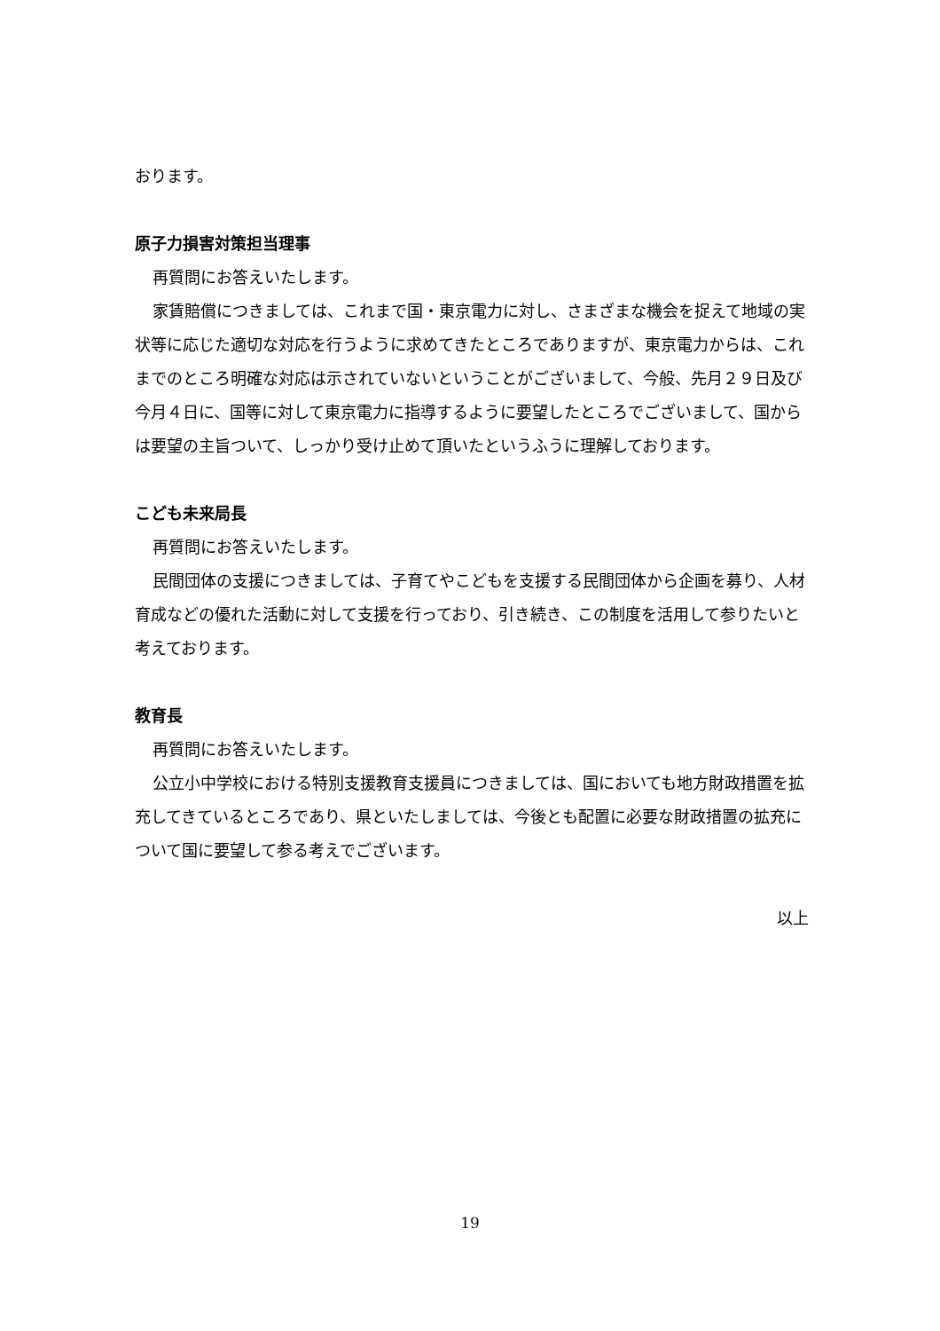おります。
原子力損害対策担当理事
再質問にお答えいたします。
家賃賠償につきましては、これまで国・東京電力に対し、さまざまな機会を捉えて地域の実状等に応じた適切な対応を行うように求めてきたところでありますが、東京電力からは、これまでのところ明確な対応は示されていないということがございまして、今般、先月２９日及び今月４日に、国等に対して東京電力に指導するように要望したところでございまして、国からは要望の主旨ついて、しっかり受け止めて頂いたというふうに理解しております。
こども未来局長
再質問にお答えいたします。
民間団体の支援につきましては、子育てやこどもを支援する民間団体から企画を募り、人材育成などの優れた活動に対して支援を行っており、引き続き、この制度を活用して参りたいと考えております。
教育長
再質問にお答えいたします。
公立小中学校における特別支援教育支援員につきましては、国においても地方財政措置を拡充してきているところであり、県といたしましては、今後とも配置に必要な財政措置の拡充について国に要望して参る考えでございます。
以上
19